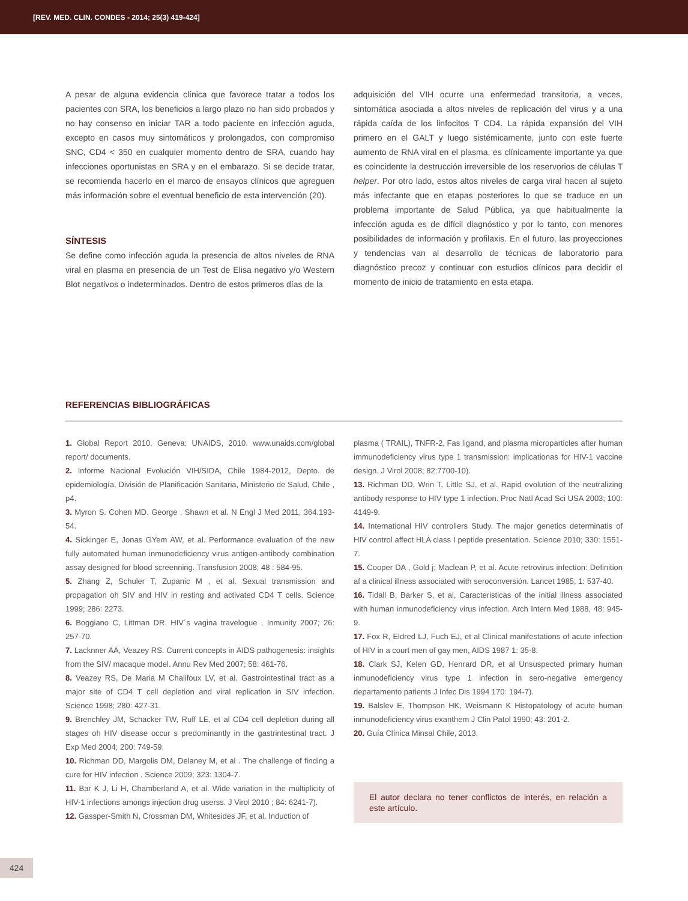[REV. MED. CLIN. CONDES - 2014; 25(3) 419-424]
A pesar de alguna evidencia clínica que favorece tratar a todos los pacientes con SRA, los beneficios a largo plazo no han sido probados y no hay consenso en iniciar TAR a todo paciente en infección aguda, excepto en casos muy sintomáticos y prolongados, con compromiso SNC, CD4 < 350 en cualquier momento dentro de SRA, cuando hay infecciones oportunistas en SRA y en el embarazo. Si se decide tratar, se recomienda hacerlo en el marco de ensayos clínicos que agreguen más información sobre el eventual beneficio de esta intervención (20).
SÍNTESIS
Se define como infección aguda la presencia de altos niveles de RNA viral en plasma en presencia de un Test de Elisa negativo y/o Western Blot negativos o indeterminados. Dentro de estos primeros días de la
adquisición del VIH ocurre una enfermedad transitoria, a veces, sintomática asociada a altos niveles de replicación del virus y a una rápida caída de los linfocitos T CD4. La rápida expansión del VIH primero en el GALT y luego sistémicamente, junto con este fuerte aumento de RNA viral en el plasma, es clínicamente importante ya que es coincidente la destrucción irreversible de los reservorios de células T helper. Por otro lado, estos altos niveles de carga viral hacen al sujeto más infectante que en etapas posteriores lo que se traduce en un problema importante de Salud Pública, ya que habitualmente la infección aguda es de difícil diagnóstico y por lo tanto, con menores posibilidades de información y profilaxis. En el futuro, las proyecciones y tendencias van al desarrollo de técnicas de laboratorio para diagnóstico precoz y continuar con estudios clínicos para decidir el momento de inicio de tratamiento en esta etapa.
REFERENCIAS BIBLIOGRÁFICAS
1. Global Report 2010. Geneva: UNAIDS, 2010. www.unaids.com/global report/ documents.
2. Informe Nacional Evolución VIH/SIDA, Chile 1984-2012, Depto. de epidemiología, División de Planificación Sanitaria, Ministerio de Salud, Chile , p4.
3. Myron S. Cohen MD. George , Shawn et al. N Engl J Med 2011, 364.193-54.
4. Sickinger E, Jonas GYem AW, et al. Performance evaluation of the new fully automated human inmunodeficiency virus antigen-antibody combination assay designed for blood screenning. Transfusion 2008; 48 : 584-95.
5. Zhang Z, Schuler T, Zupanic M , et al. Sexual transmission and propagation oh SIV and HIV in resting and activated CD4 T cells. Science 1999; 286: 2273.
6. Boggiano C, Littman DR. HIV´s vagina travelogue , Inmunity 2007; 26: 257-70.
7. Lacknner AA, Veazey RS. Current concepts in AIDS pathogenesis: insights from the SIV/ macaque model. Annu Rev Med 2007; 58: 461-76.
8. Veazey RS, De Maria M Chalifoux LV, et al. Gastrointestinal tract as a major site of CD4 T cell depletion and viral replication in SIV infection. Science 1998; 280: 427-31.
9. Brenchley JM, Schacker TW, Ruff LE, et al CD4 cell depletion during all stages oh HIV disease occur s predominantly in the gastrintestinal tract. J Exp Med 2004; 200: 749-59.
10. Richman DD, Margolis DM, Delaney M, et al . The challenge of finding a cure for HIV infection . Science 2009; 323: 1304-7.
11. Bar K J, Li H, Chamberland A, et al. Wide variation in the multiplicity of HIV-1 infections amongs injection drug userss. J Virol 2010 ; 84: 6241-7).
12. Gassper-Smith N, Crossman DM, Whitesides JF, et al. Induction of
plasma ( TRAIL), TNFR-2, Fas ligand, and plasma microparticles after human immunodeficiency virus type 1 transmission: implicationas for HIV-1 vaccine design. J Virol 2008; 82:7700-10).
13. Richman DD, Wrin T, Little SJ, et al. Rapid evolution of the neutralizing antibody response to HIV type 1 infection. Proc Natl Acad Sci USA 2003; 100: 4149-9.
14. International HIV controllers Study. The major genetics determinatis of HIV control affect HLA class I peptide presentation. Science 2010; 330: 1551-7.
15. Cooper DA , Gold j; Maclean P, et al. Acute retrovirus infection: Definition af a clinical illness associated with seroconversión. Lancet 1985, 1: 537-40.
16. Tidall B, Barker S, et al, Caracteristicas of the initial illness associated with human inmunodeficiency virus infection. Arch Intern Med 1988, 48: 945-9.
17. Fox R, Eldred LJ, Fuch EJ, et al Clinical manifestations of acute infection of HIV in a court men of gay men, AIDS 1987 1: 35-8.
18. Clark SJ, Kelen GD, Henrard DR, et al Unsuspected primary human inmunodeficiency virus type 1 infection in sero-negative emergency departamento patients J Infec Dis 1994 170: 194-7).
19. Balslev E, Thompson HK, Weismann K Histopatology of acute human inmunodeficiency virus exanthem J Clin Patol 1990; 43: 201-2.
20. Guía Clínica Minsal Chile, 2013.
El autor declara no tener conflictos de interés, en relación a este artículo.
424